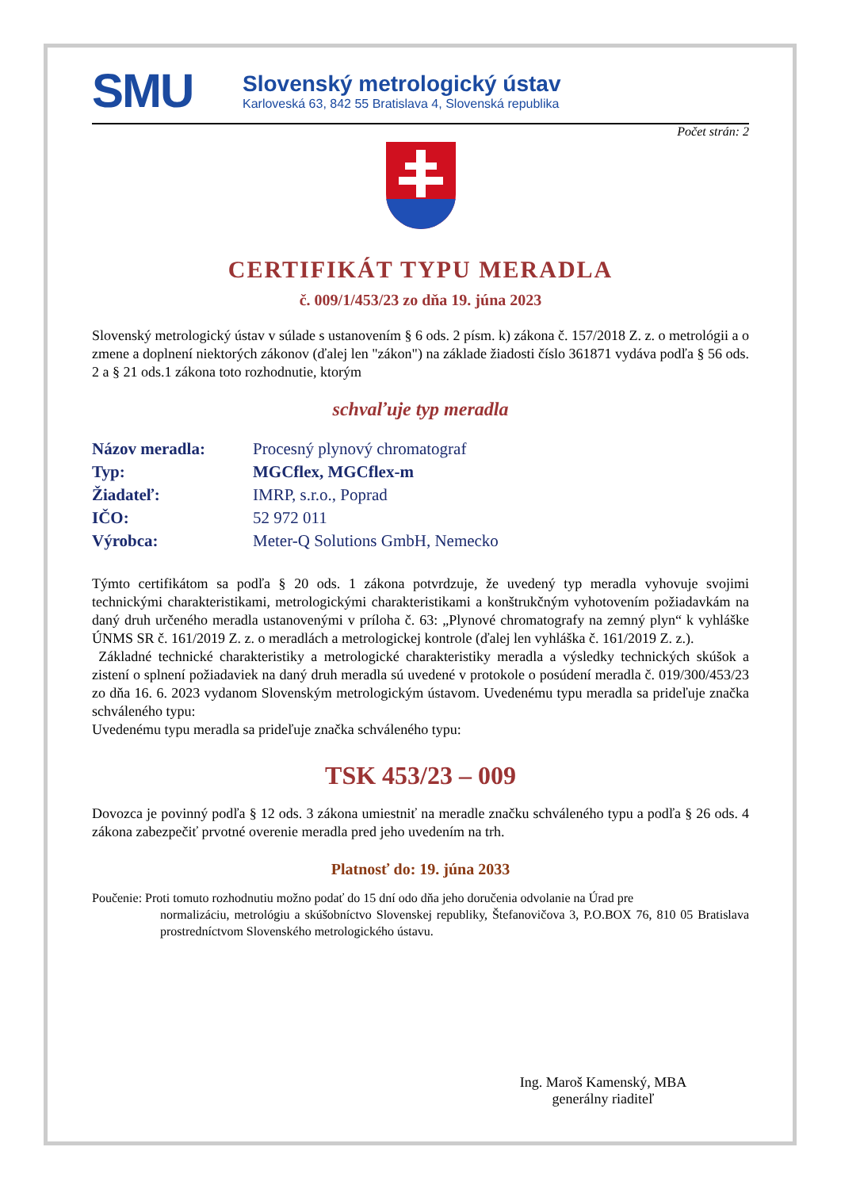SMU
Slovenský metrologický ústav
Karloveská 63, 842 55 Bratislava 4, Slovenská republika
Počet strán: 2
CERTIFIKÁT TYPU MERADLA
č. 009/1/453/23 zo dňa 19. júna 2023
Slovenský metrologický ústav v súlade s ustanovením § 6 ods. 2 písm. k) zákona č. 157/2018 Z. z. o metrológii a o zmene a doplnení niektorých zákonov (ďalej len "zákon") na základe žiadosti číslo 361871 vydáva podľa § 56 ods. 2 a § 21 ods.1 zákona toto rozhodnutie, ktorým
schvaľuje typ meradla
| Názov meradla: | Procesný plynový chromatograf |
| Typ: | MGCflex, MGCflex-m |
| Žiadateľ: | IMRP, s.r.o., Poprad |
| IČO: | 52 972 011 |
| Výrobca: | Meter-Q Solutions GmbH, Nemecko |
Týmto certifikátom sa podľa § 20 ods. 1 zákona potvrdzuje, že uvedený typ meradla vyhovuje svojimi technickými charakteristikami, metrologickými charakteristikami a konštrukčným vyhotovením požiadavkám na daný druh určeného meradla ustanovenými v príloha č. 63: „Plynové chromatografy na zemný plyn“ k vyhláške ÚNMS SR č. 161/2019 Z. z. o meradlách a metrologickej kontrole (ďalej len vyhláška č. 161/2019 Z. z.).
Základné technické charakteristiky a metrologické charakteristiky meradla a výsledky technických skúšok a zistení o splnení požiadaviek na daný druh meradla sú uvedené v protokole o posúdení meradla č. 019/300/453/23 zo dňa 16. 6. 2023 vydanom Slovenským metrologickým ústavom. Uvedenému typu meradla sa prideľuje značka schváleného typu:
Uvedenému typu meradla sa prideľuje značka schváleného typu:
TSK 453/23 – 009
Dovozca je povinný podľa § 12 ods. 3 zákona umiestniť na meradle značku schváleného typu a podľa § 26 ods. 4 zákona zabezpečiť prvotné overenie meradla pred jeho uvedením na trh.
Platnosť do: 19. júna 2033
Poučenie: Proti tomuto rozhodnutiu možno podať do 15 dní odo dňa jeho doručenia odvolanie na Úrad pre
normalizáciu, metrológiu a skúšobníctvo Slovenskej republiky, Štefanovičova 3, P.O.BOX 76, 810 05 Bratislava prostredníctvom Slovenského metrologického ústavu.
Ing. Maroš Kamenský, MBA
generálny riaditeľ